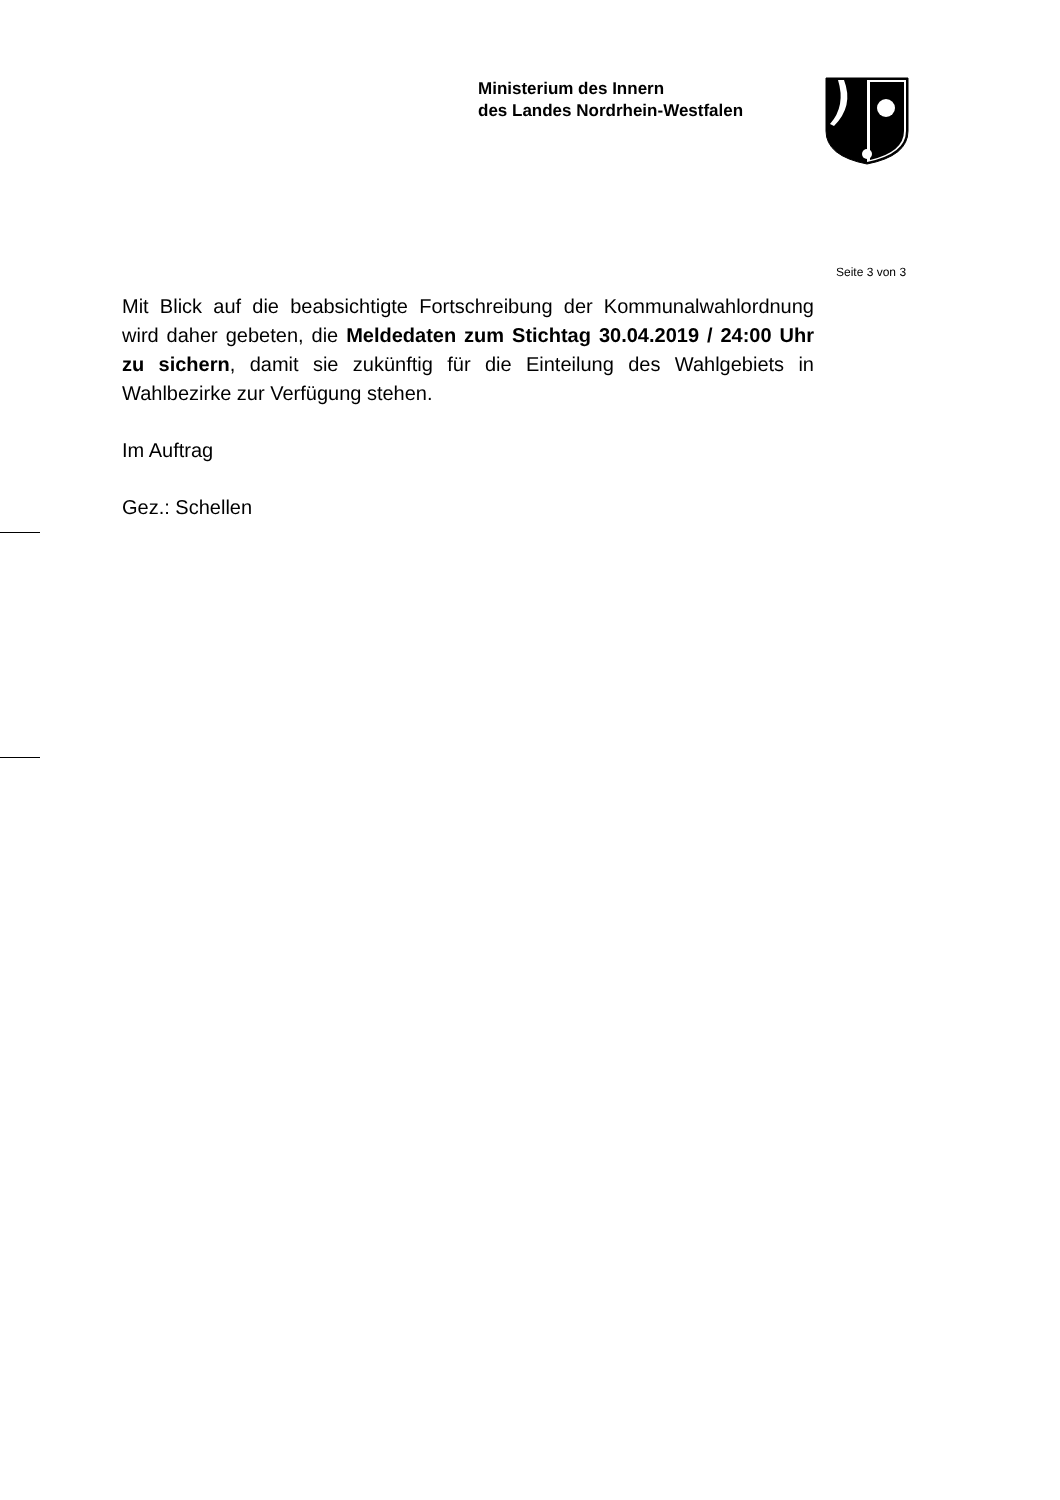Ministerium des Innern
des Landes Nordrhein-Westfalen
Seite 3 von 3
Mit Blick auf die beabsichtigte Fortschreibung der Kommunalwahlordnung wird daher gebeten, die Meldedaten zum Stichtag 30.04.2019 / 24:00 Uhr zu sichern, damit sie zukünftig für die Einteilung des Wahlgebiets in Wahlbezirke zur Verfügung stehen.
Im Auftrag
Gez.: Schellen